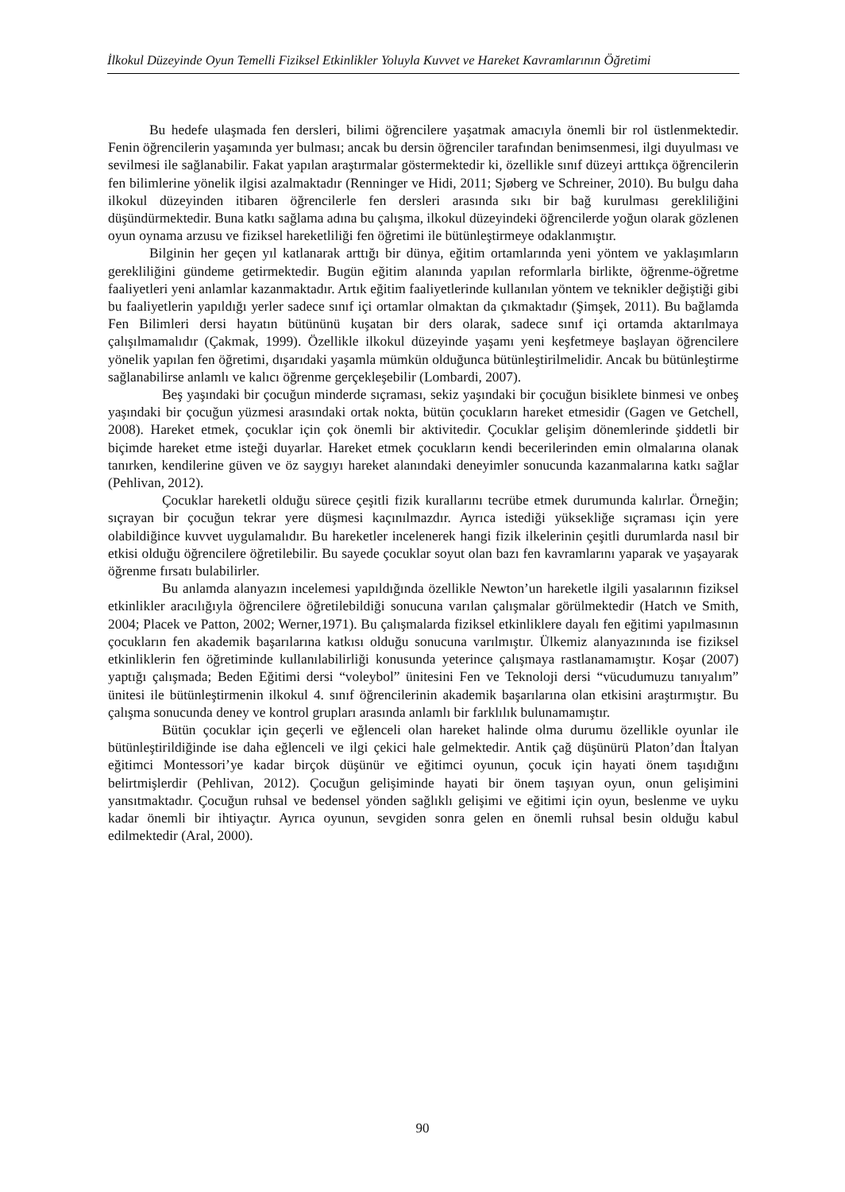İlkokul Düzeyinde Oyun Temelli Fiziksel Etkinlikler Yoluyla Kuvvet ve Hareket Kavramlarının Öğretimi
Bu hedefe ulaşmada fen dersleri, bilimi öğrencilere yaşatmak amacıyla önemli bir rol üstlenmektedir. Fenin öğrencilerin yaşamında yer bulması; ancak bu dersin öğrenciler tarafından benimsenmesi, ilgi duyulması ve sevilmesi ile sağlanabilir. Fakat yapılan araştırmalar göstermektedir ki, özellikle sınıf düzeyi arttıkça öğrencilerin fen bilimlerine yönelik ilgisi azalmaktadır (Renninger ve Hidi, 2011; Sjøberg ve Schreiner, 2010). Bu bulgu daha ilkokul düzeyinden itibaren öğrencilerle fen dersleri arasında sıkı bir bağ kurulması gerekliliğini düşündürmektedir. Buna katkı sağlama adına bu çalışma, ilkokul düzeyindeki öğrencilerde yoğun olarak gözlenen oyun oynama arzusu ve fiziksel hareketliliği fen öğretimi ile bütünleştirmeye odaklanmıştır.
Bilginin her geçen yıl katlanarak arttığı bir dünya, eğitim ortamlarında yeni yöntem ve yaklaşımların gerekliliğini gündeme getirmektedir. Bugün eğitim alanında yapılan reformlarla birlikte, öğrenme-öğretme faaliyetleri yeni anlamlar kazanmaktadır. Artık eğitim faaliyetlerinde kullanılan yöntem ve teknikler değiştiği gibi bu faaliyetlerin yapıldığı yerler sadece sınıf içi ortamlar olmaktan da çıkmaktadır (Şimşek, 2011). Bu bağlamda Fen Bilimleri dersi hayatın bütününü kuşatan bir ders olarak, sadece sınıf içi ortamda aktarılmaya çalışılmamalıdır (Çakmak, 1999). Özellikle ilkokul düzeyinde yaşamı yeni keşfetmeye başlayan öğrencilere yönelik yapılan fen öğretimi, dışarıdaki yaşamla mümkün olduğunca bütünleştirilmelidir. Ancak bu bütünleştirme sağlanabilirse anlamlı ve kalıcı öğrenme gerçekleşebilir (Lombardi, 2007).
Beş yaşındaki bir çocuğun minderde sıçraması, sekiz yaşındaki bir çocuğun bisiklete binmesi ve onbeş yaşındaki bir çocuğun yüzmesi arasındaki ortak nokta, bütün çocukların hareket etmesidir (Gagen ve Getchell, 2008). Hareket etmek, çocuklar için çok önemli bir aktivitedir. Çocuklar gelişim dönemlerinde şiddetli bir biçimde hareket etme isteği duyarlar. Hareket etmek çocukların kendi becerilerinden emin olmalarına olanak tanırken, kendilerine güven ve öz saygıyı hareket alanındaki deneyimler sonucunda kazanmalarına katkı sağlar (Pehlivan, 2012).
Çocuklar hareketli olduğu sürece çeşitli fizik kurallarını tecrübe etmek durumunda kalırlar. Örneğin; sıçrayan bir çocuğun tekrar yere düşmesi kaçınılmazdır. Ayrıca istediği yüksekliğe sıçraması için yere olabildiğince kuvvet uygulamalıdır. Bu hareketler incelenerek hangi fizik ilkelerinin çeşitli durumlarda nasıl bir etkisi olduğu öğrencilere öğretilebilir. Bu sayede çocuklar soyut olan bazı fen kavramlarını yaparak ve yaşayarak öğrenme fırsatı bulabilirler.
Bu anlamda alanyazın incelemesi yapıldığında özellikle Newton’un hareketle ilgili yasalarının fiziksel etkinlikler aracılığıyla öğrencilere öğretilebildiği sonucuna varılan çalışmalar görülmektedir (Hatch ve Smith, 2004; Placek ve Patton, 2002; Werner,1971). Bu çalışmalarda fiziksel etkinliklere dayalı fen eğitimi yapılmasının çocukların fen akademik başarılarına katkısı olduğu sonucuna varılmıştır. Ülkemiz alanyazınında ise fiziksel etkinliklerin fen öğretiminde kullanılabilirliği konusunda yeterince çalışmaya rastlanamamıştır. Koşar (2007) yaptığı çalışmada; Beden Eğitimi dersi “voleybol” ünitesini Fen ve Teknoloji dersi “vücudumuzu tanıyalım” ünitesi ile bütünleştirmenin ilkokul 4. sınıf öğrencilerinin akademik başarılarına olan etkisini araştırmıştır. Bu çalışma sonucunda deney ve kontrol grupları arasında anlamlı bir farklılık bulunamamıştır.
Bütün çocuklar için geçerli ve eğlenceli olan hareket halinde olma durumu özellikle oyunlar ile bütünleştirildiğinde ise daha eğlenceli ve ilgi çekici hale gelmektedir. Antik çağ düşünürü Platon’dan İtalyan eğitimci Montessori’ye kadar birçok düşünür ve eğitimci oyunun, çocuk için hayati önem taşıdığını belirtmişlerdir (Pehlivan, 2012). Çocuğun gelişiminde hayati bir önem taşıyan oyun, onun gelişimini yansıtmaktadır. Çocuğun ruhsal ve bedensel yönden sağlıklı gelişimi ve eğitimi için oyun, beslenme ve uyku kadar önemli bir ihtiyaçtır. Ayrıca oyunun, sevgiden sonra gelen en önemli ruhsal besin olduğu kabul edilmektedir (Aral, 2000).
90